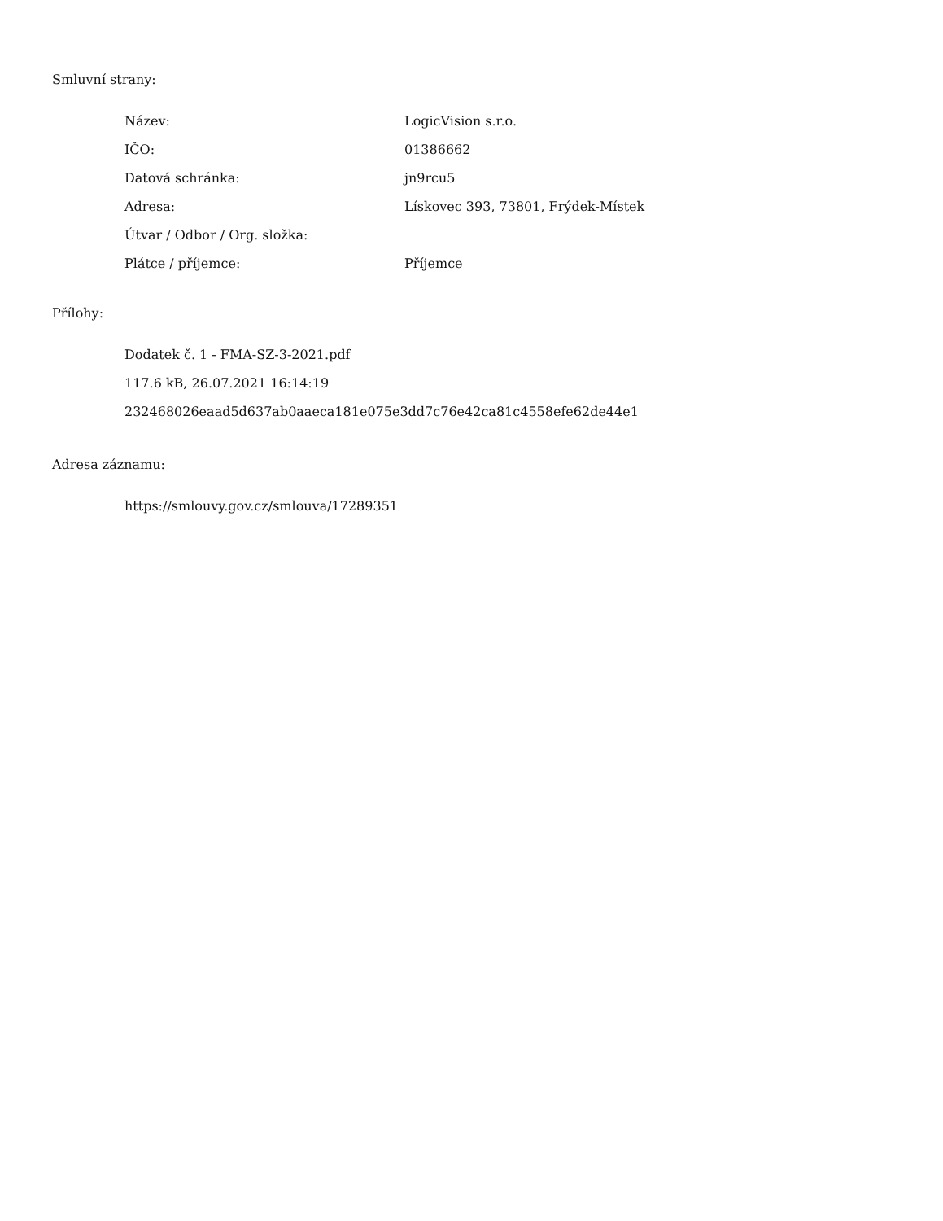Smluvní strany:
| Název: | LogicVision s.r.o. |
| IČO: | 01386662 |
| Datová schránka: | jn9rcu5 |
| Adresa: | Lískovec 393, 73801, Frýdek-Místek |
| Útvar / Odbor / Org. složka: | |
| Plátce / příjemce: | Příjemce |
Přílohy:
Dodatek č. 1 - FMA-SZ-3-2021.pdf
117.6 kB, 26.07.2021 16:14:19
232468026eaad5d637ab0aaeca181e075e3dd7c76e42ca81c4558efe62de44e1
Adresa záznamu:
https://smlouvy.gov.cz/smlouva/17289351